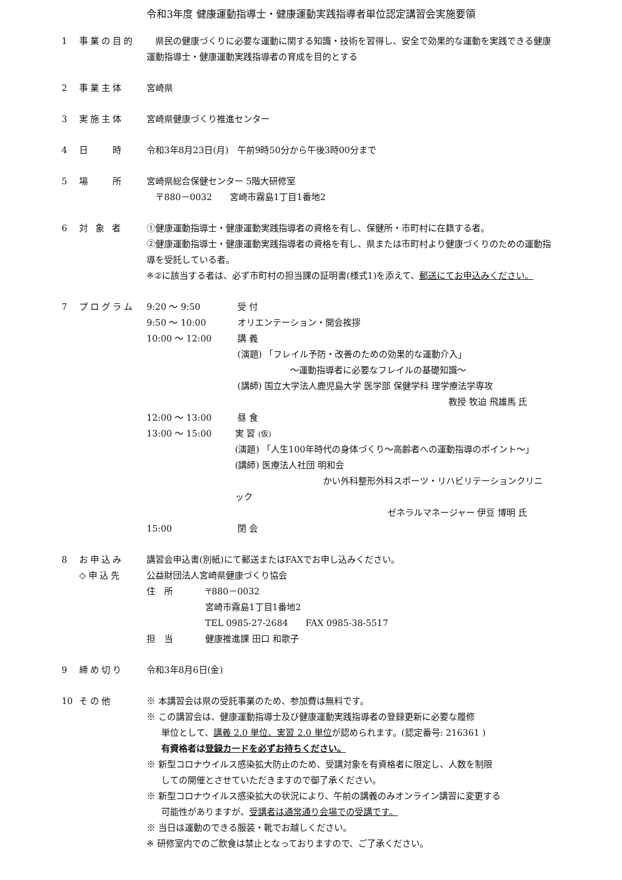令和3年度 健康運動指導士・健康運動実践指導者単位認定講習会実施要領
1 事業の目的 　県民の健康づくりに必要な運動に関する知識・技術を習得し、安全で効果的な運動を実践できる健康運動指導士・健康運動実践指導者の育成を目的とする
2 事業主体 宮崎県
3 実施主体 宮崎県健康づくり推進センター
4 日　　時 令和3年8月23日(月)　午前9時50分から午後3時00分まで
5 場　　所 宮崎県総合保健センター 5階大研修室
　〒880－0032　　宮崎市霧島1丁目1番地2
6 対 象 者 ①健康運動指導士・健康運動実践指導者の資格を有し、保健所・市町村に在籍する者。
②健康運動指導士・健康運動実践指導者の資格を有し、県または市町村より健康づくりのための運動指導を受託している者。
※②に該当する者は、必ず市町村の担当課の証明書(様式1)を添えて、郵送にてお申込みください。
7 プログラム 9:20 ～ 9:50 受 付
9:50 ～ 10:00 オリエンテーション・開会挨拶
10:00 ～ 12:00 講 義
(演題) 「フレイル予防・改善のための効果的な運動介入」
　　　　　　～運動指導者に必要なフレイルの基礎知識～
(講師) 国立大学法人鹿児島大学 医学部 保健学科 理学療法学専攻
教授 牧迫 飛雄馬 氏
12:00 ～ 13:00 昼 食
13:00 ～ 15:00 実 習 (仮)
(演題) 「人生100年時代の身体づくり～高齢者への運動指導のポイント～」
(講師) 医療法人社団 明和会
かい外科整形外科スポーツ・リハビリテーションクリニック
ゼネラルマネージャー 伊豆 博明 氏
15:00 閉 会
8 お申込み
◇申込先
講習会申込書(別紙)にて郵送またはFAXでお申し込みください。
公益財団法人宮崎県健康づくり協会
住　所 〒880－0032
宮崎市霧島1丁目1番地2
TEL 0985-27-2684　　FAX 0985-38-5517
担　当 健康推進課 田口 和歌子
9 締め切り 令和3年8月6日(金)
10 その他 ※ 本講習会は県の受託事業のため、参加費は無料です。
※ この講習会は、健康運動指導士及び健康運動実践指導者の登録更新に必要な履修
単位として、講義 2.0 単位、実習 2.0 単位が認められます。(認定番号: 216361 )
有資格者は登録カードを必ずお持ちください。
※ 新型コロナウイルス感染拡大防止のため、受講対象を有資格者に限定し、人数を制限
しての開催とさせていただきますので御了承ください。
※ 新型コロナウイルス感染拡大の状況により、午前の講義のみオンライン講習に変更する
可能性がありますが、受講者は通常通り会場での受講です。
※ 当日は運動のできる服装・靴でお越しください。
※ 研修室内でのご飲食は禁止となっておりますので、ご了承ください。